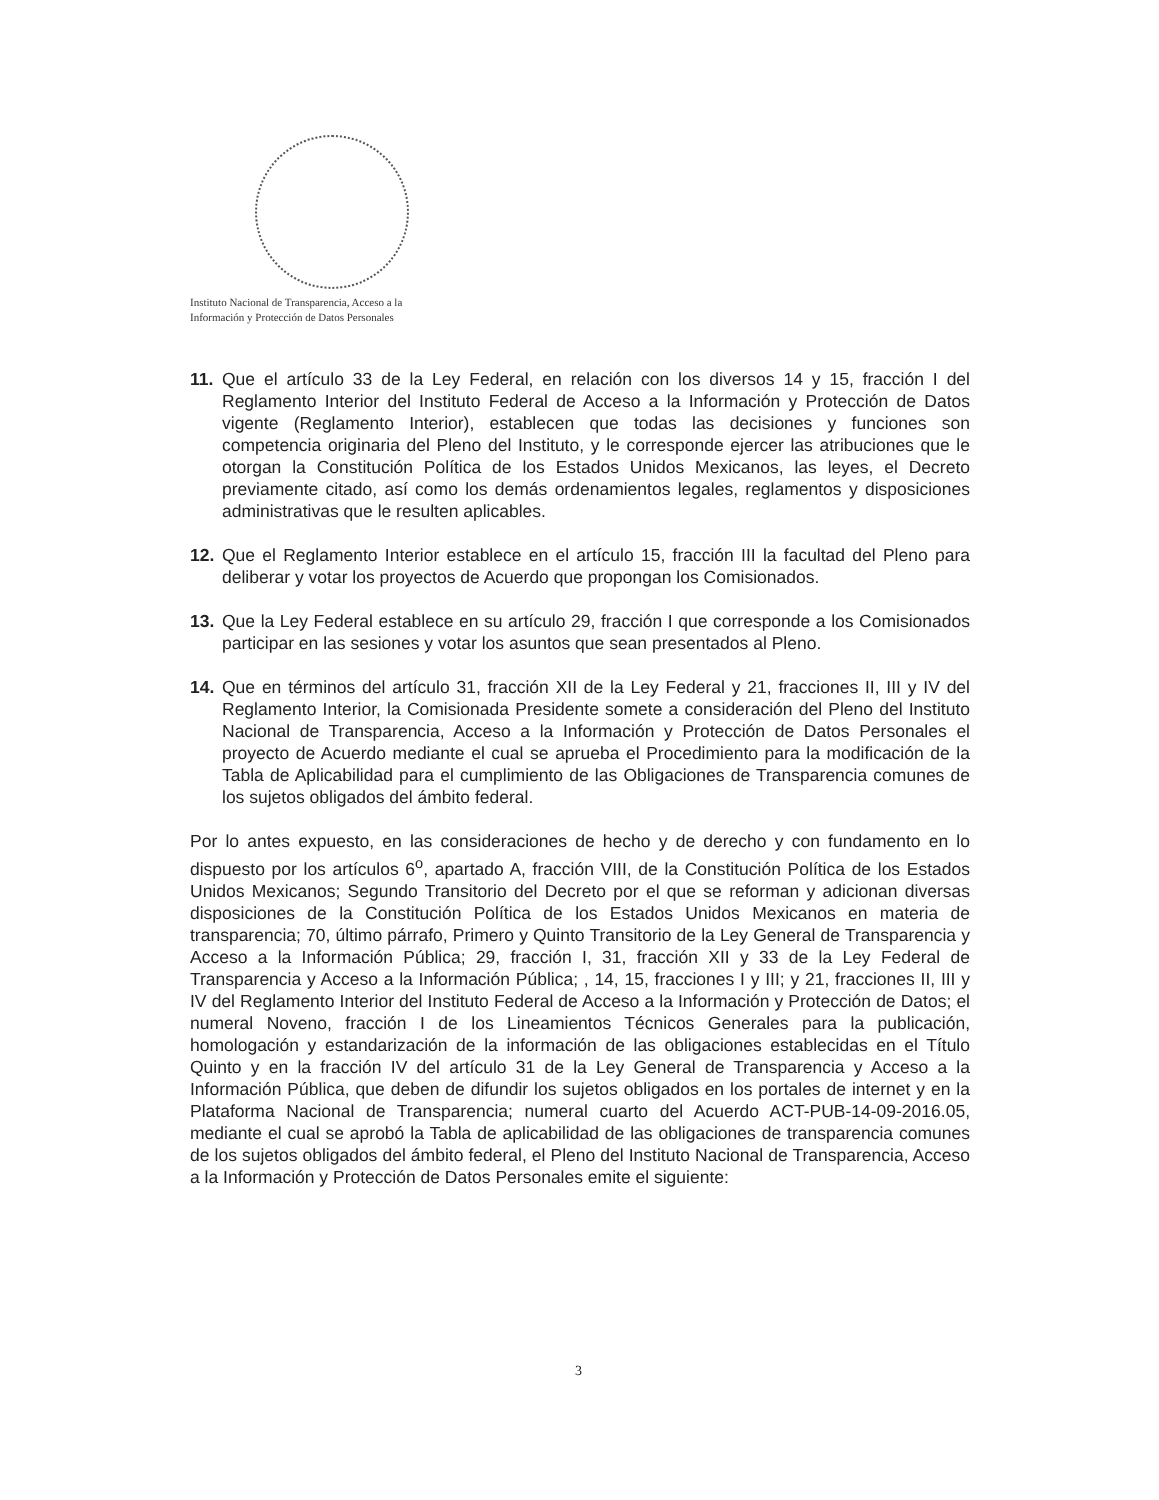Instituto Nacional de Transparencia, Acceso a la
Información y Protección de Datos Personales
11. Que el artículo 33 de la Ley Federal, en relación con los diversos 14 y 15, fracción I del Reglamento Interior del Instituto Federal de Acceso a la Información y Protección de Datos vigente (Reglamento Interior), establecen que todas las decisiones y funciones son competencia originaria del Pleno del Instituto, y le corresponde ejercer las atribuciones que le otorgan la Constitución Política de los Estados Unidos Mexicanos, las leyes, el Decreto previamente citado, así como los demás ordenamientos legales, reglamentos y disposiciones administrativas que le resulten aplicables.
12. Que el Reglamento Interior establece en el artículo 15, fracción III la facultad del Pleno para deliberar y votar los proyectos de Acuerdo que propongan los Comisionados.
13. Que la Ley Federal establece en su artículo 29, fracción I que corresponde a los Comisionados participar en las sesiones y votar los asuntos que sean presentados al Pleno.
14. Que en términos del artículo 31, fracción XII de la Ley Federal y 21, fracciones II, III y IV del Reglamento Interior, la Comisionada Presidente somete a consideración del Pleno del Instituto Nacional de Transparencia, Acceso a la Información y Protección de Datos Personales el proyecto de Acuerdo mediante el cual se aprueba el Procedimiento para la modificación de la Tabla de Aplicabilidad para el cumplimiento de las Obligaciones de Transparencia comunes de los sujetos obligados del ámbito federal.
Por lo antes expuesto, en las consideraciones de hecho y de derecho y con fundamento en lo dispuesto por los artículos 6<sup>o</sup>, apartado A, fracción VIII, de la Constitución Política de los Estados Unidos Mexicanos; Segundo Transitorio del Decreto por el que se reforman y adicionan diversas disposiciones de la Constitución Política de los Estados Unidos Mexicanos en materia de transparencia; 70, último párrafo, Primero y Quinto Transitorio de la Ley General de Transparencia y Acceso a la Información Pública; 29, fracción I, 31, fracción XII y 33 de la Ley Federal de Transparencia y Acceso a la Información Pública; , 14, 15, fracciones I y III; y 21, fracciones II, III y IV del Reglamento Interior del Instituto Federal de Acceso a la Información y Protección de Datos; el numeral Noveno, fracción I de los Lineamientos Técnicos Generales para la publicación, homologación y estandarización de la información de las obligaciones establecidas en el Título Quinto y en la fracción IV del artículo 31 de la Ley General de Transparencia y Acceso a la Información Pública, que deben de difundir los sujetos obligados en los portales de internet y en la Plataforma Nacional de Transparencia; numeral cuarto del Acuerdo ACT-PUB-14-09-2016.05, mediante el cual se aprobó la Tabla de aplicabilidad de las obligaciones de transparencia comunes de los sujetos obligados del ámbito federal, el Pleno del Instituto Nacional de Transparencia, Acceso a la Información y Protección de Datos Personales emite el siguiente:
3